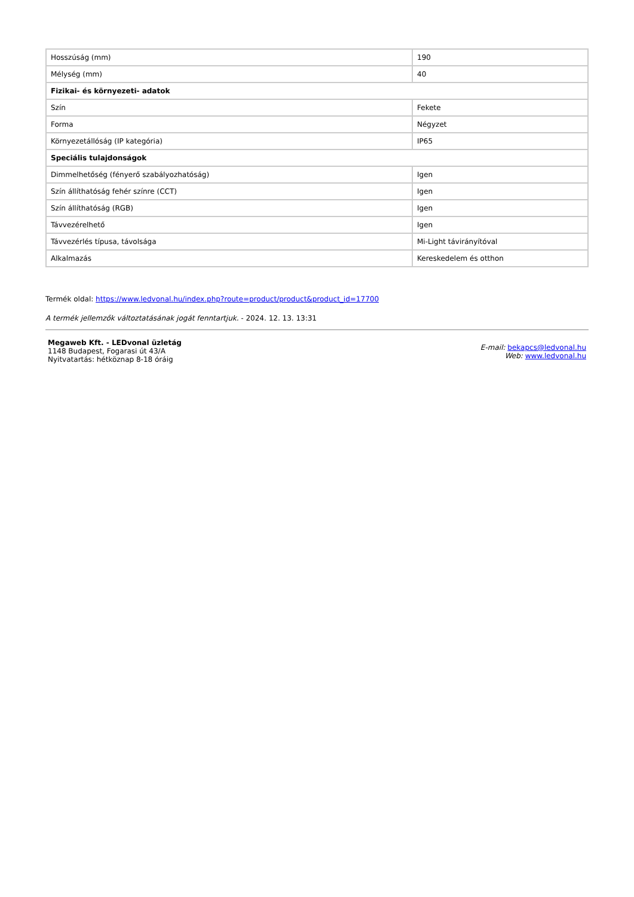| Hosszúság (mm) | 190 |
| Mélység (mm) | 40 |
| Fizikai- és környezeti- adatok | |
| Szín | Fekete |
| Forma | Négyzet |
| Környezetállóság (IP kategória) | IP65 |
| Speciális tulajdonságok | |
| Dimmelhetőség (fényerő szabályozhatóság) | Igen |
| Szín állíthatóság fehér színre (CCT) | Igen |
| Szín állíthatóság (RGB) | Igen |
| Távvezérelhető | Igen |
| Távvezérlés típusa, távolsága | Mi-Light távirányítóval |
| Alkalmazás | Kereskedelem és otthon |
Termék oldal: https://www.ledvonal.hu/index.php?route=product/product&product_id=17700
A termék jellemzők változtatásának jogát fenntartjuk. - 2024. 12. 13. 13:31
Megaweb Kft. - LEDvonal üzletág
1148 Budapest, Fogarasi út 43/A
Nyitvatartás: hétköznap 8-18 óráig
E-mail: bekapcs@ledvonal.hu
Web: www.ledvonal.hu